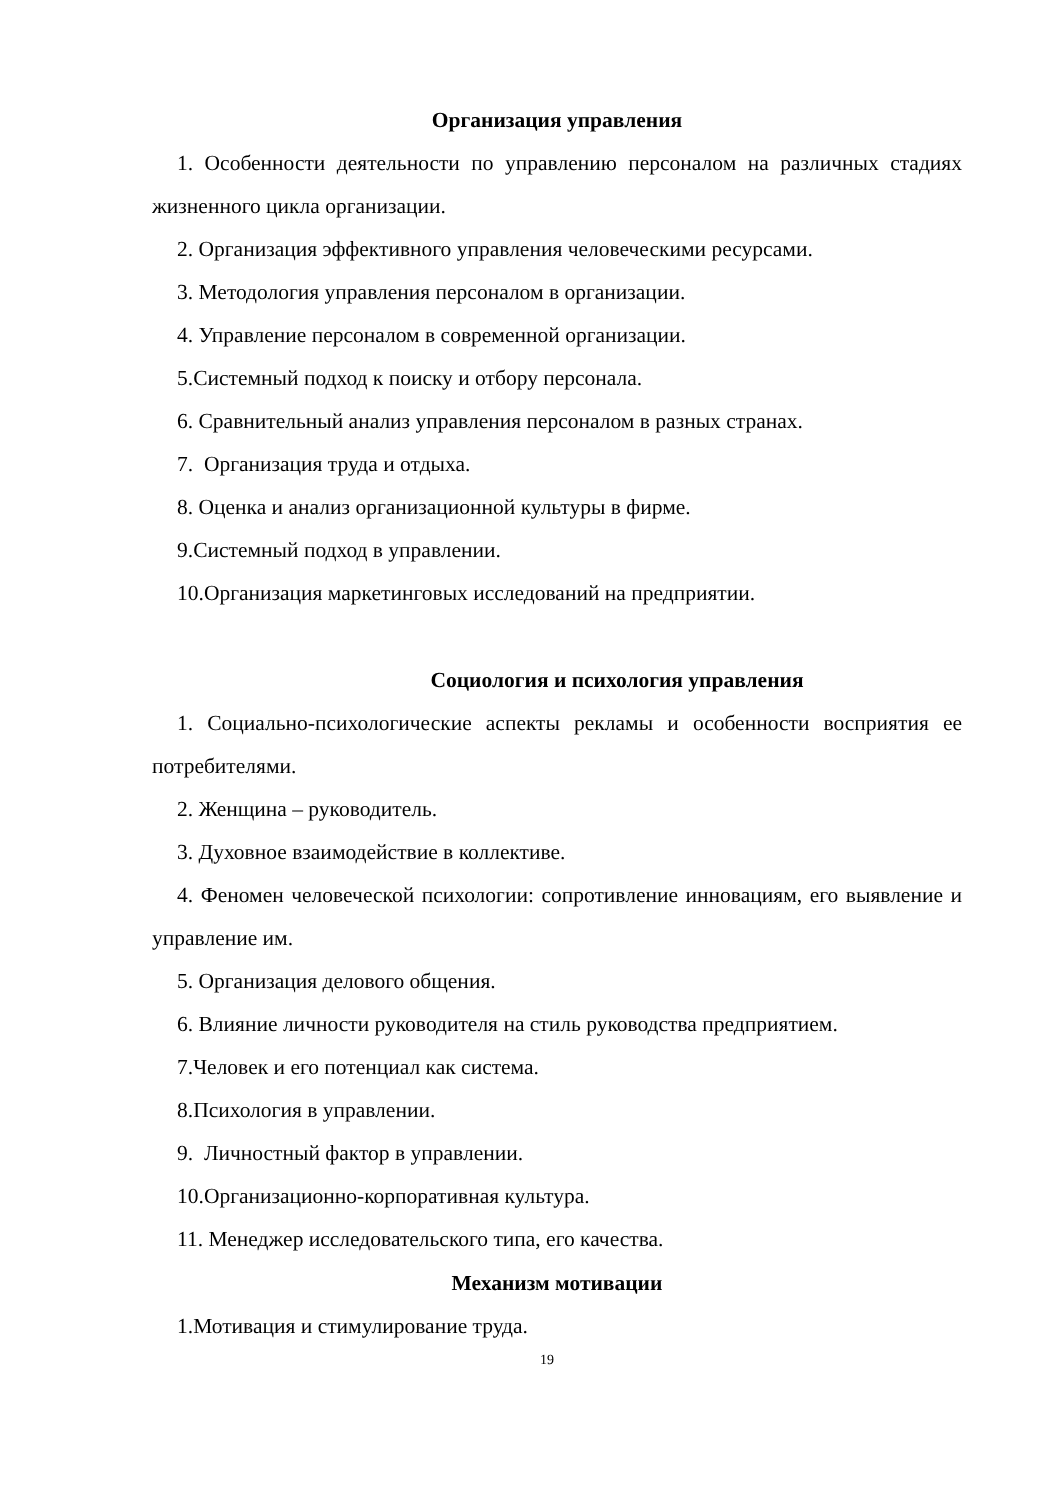Организация управления
1. Особенности деятельности по управлению персоналом на различных стадиях жизненного цикла организации.
2. Организация эффективного управления человеческими ресурсами.
3. Методология управления персоналом в организации.
4. Управление персоналом в современной организации.
5.Системный подход к поиску и отбору персонала.
6. Сравнительный анализ управления персоналом в разных странах.
7. Организация труда и отдыха.
8. Оценка и анализ организационной культуры в фирме.
9.Системный подход в управлении.
10.Организация маркетинговых исследований на предприятии.
Социология и психология управления
1. Социально-психологические аспекты рекламы и особенности восприятия ее потребителями.
2. Женщина – руководитель.
3. Духовное взаимодействие в коллективе.
4. Феномен человеческой психологии: сопротивление инновациям, его выявление и управление им.
5. Организация делового общения.
6. Влияние личности руководителя на стиль руководства предприятием.
7.Человек и его потенциал как система.
8.Психология в управлении.
9. Личностный фактор в управлении.
10.Организационно-корпоративная культура.
11. Менеджер исследовательского типа, его качества.
Механизм мотивации
1.Мотивация и стимулирование труда.
19